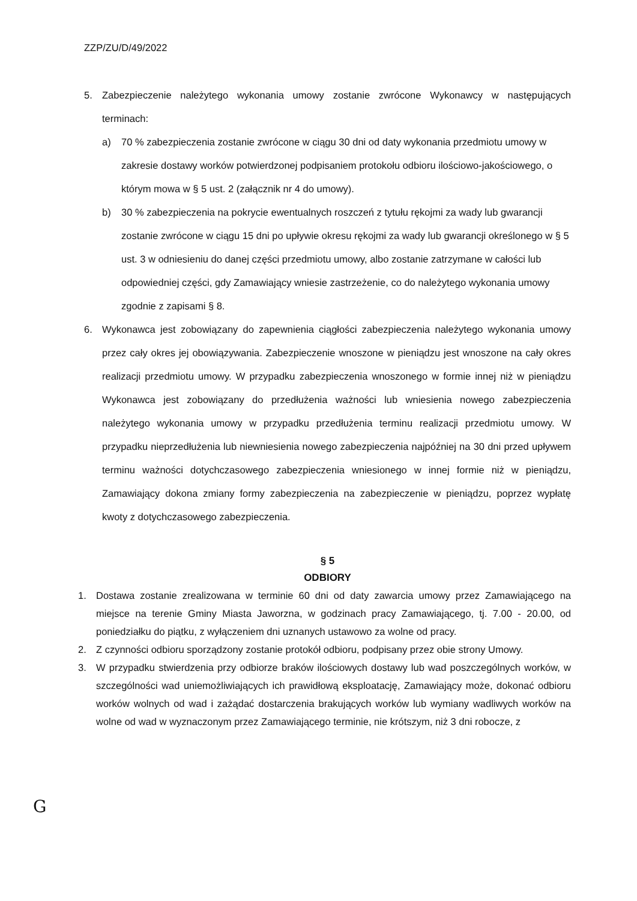ZZP/ZU/D/49/2022
5. Zabezpieczenie należytego wykonania umowy zostanie zwrócone Wykonawcy w następujących terminach:
a) 70 % zabezpieczenia zostanie zwrócone w ciągu 30 dni od daty wykonania przedmiotu umowy w zakresie dostawy worków potwierdzonej podpisaniem protokołu odbioru ilościowo-jakościowego, o którym mowa w § 5 ust. 2 (załącznik nr 4 do umowy).
b) 30 % zabezpieczenia na pokrycie ewentualnych roszczeń z tytułu rękojmi za wady lub gwarancji zostanie zwrócone w ciągu 15 dni po upływie okresu rękojmi za wady lub gwarancji określonego w § 5 ust. 3 w odniesieniu do danej części przedmiotu umowy, albo zostanie zatrzymane w całości lub odpowiedniej części, gdy Zamawiający wniesie zastrzeżenie, co do należytego wykonania umowy zgodnie z zapisami § 8.
6. Wykonawca jest zobowiązany do zapewnienia ciągłości zabezpieczenia należytego wykonania umowy przez cały okres jej obowiązywania. Zabezpieczenie wnoszone w pieniądzu jest wnoszone na cały okres realizacji przedmiotu umowy. W przypadku zabezpieczenia wnoszonego w formie innej niż w pieniądzu Wykonawca jest zobowiązany do przedłużenia ważności lub wniesienia nowego zabezpieczenia należytego wykonania umowy w przypadku przedłużenia terminu realizacji przedmiotu umowy. W przypadku nieprzedłużenia lub niewniesienia nowego zabezpieczenia najpóźniej na 30 dni przed upływem terminu ważności dotychczasowego zabezpieczenia wniesionego w innej formie niż w pieniądzu, Zamawiający dokona zmiany formy zabezpieczenia na zabezpieczenie w pieniądzu, poprzez wypłatę kwoty z dotychczasowego zabezpieczenia.
§ 5
ODBIORY
1. Dostawa zostanie zrealizowana w terminie 60 dni od daty zawarcia umowy przez Zamawiającego na miejsce na terenie Gminy Miasta Jaworzna, w godzinach pracy Zamawiającego, tj. 7.00 - 20.00, od poniedziałku do piątku, z wyłączeniem dni uznanych ustawowo za wolne od pracy.
2. Z czynności odbioru sporządzony zostanie protokół odbioru, podpisany przez obie strony Umowy.
3. W przypadku stwierdzenia przy odbiorze braków ilościowych dostawy lub wad poszczególnych worków, w szczególności wad uniemożliwiających ich prawidłową eksploatację, Zamawiający może, dokonać odbioru worków wolnych od wad i zażądać dostarczenia brakujących worków lub wymiany wadliwych worków na wolne od wad w wyznaczonym przez Zamawiającego terminie, nie krótszym, niż 3 dni robocze, z
G